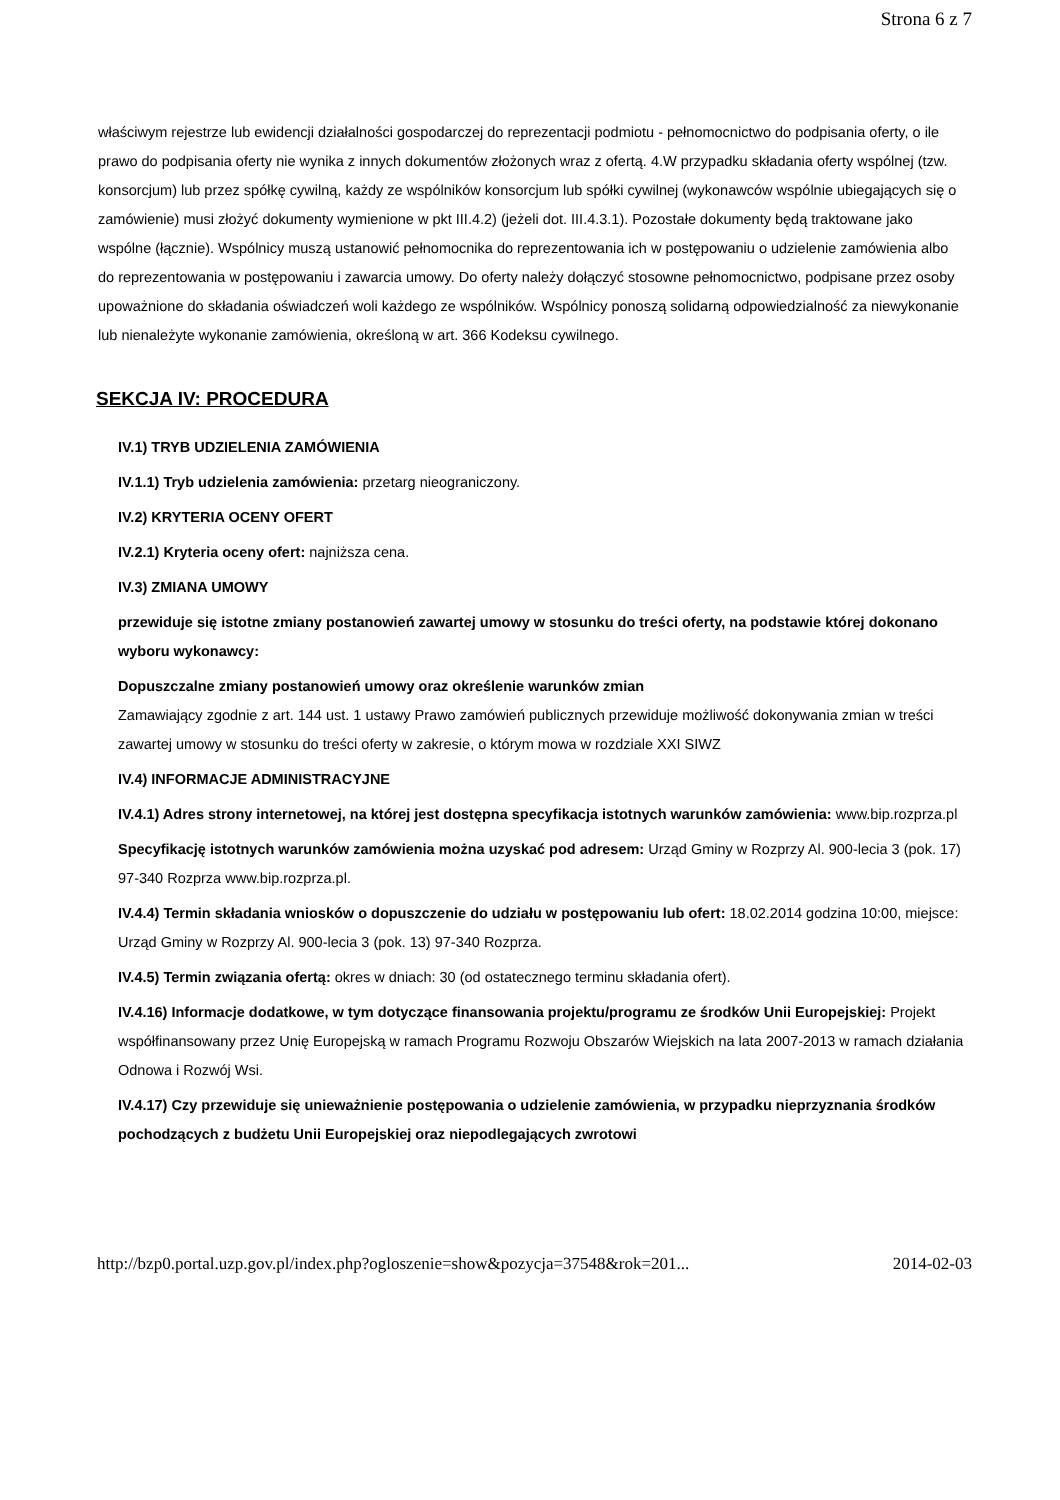Strona 6 z 7
właściwym rejestrze lub ewidencji działalności gospodarczej do reprezentacji podmiotu - pełnomocnictwo do podpisania oferty, o ile prawo do podpisania oferty nie wynika z innych dokumentów złożonych wraz z ofertą. 4.W przypadku składania oferty wspólnej (tzw. konsorcjum) lub przez spółkę cywilną, każdy ze wspólników konsorcjum lub spółki cywilnej (wykonawców wspólnie ubiegających się o zamówienie) musi złożyć dokumenty wymienione w pkt III.4.2) (jeżeli dot. III.4.3.1). Pozostałe dokumenty będą traktowane jako wspólne (łącznie). Wspólnicy muszą ustanowić pełnomocnika do reprezentowania ich w postępowaniu o udzielenie zamówienia albo do reprezentowania w postępowaniu i zawarcia umowy. Do oferty należy dołączyć stosowne pełnomocnictwo, podpisane przez osoby upoważnione do składania oświadczeń woli każdego ze wspólników. Wspólnicy ponoszą solidarną odpowiedzialność za niewykonanie lub nienależyte wykonanie zamówienia, określoną w art. 366 Kodeksu cywilnego.
SEKCJA IV: PROCEDURA
IV.1) TRYB UDZIELENIA ZAMÓWIENIA
IV.1.1) Tryb udzielenia zamówienia: przetarg nieograniczony.
IV.2) KRYTERIA OCENY OFERT
IV.2.1) Kryteria oceny ofert: najniższa cena.
IV.3) ZMIANA UMOWY
przewiduje się istotne zmiany postanowień zawartej umowy w stosunku do treści oferty, na podstawie której dokonano wyboru wykonawcy:
Dopuszczalne zmiany postanowień umowy oraz określenie warunków zmian
Zamawiający zgodnie z art. 144 ust. 1 ustawy Prawo zamówień publicznych przewiduje możliwość dokonywania zmian w treści zawartej umowy w stosunku do treści oferty w zakresie, o którym mowa w rozdziale XXI SIWZ
IV.4) INFORMACJE ADMINISTRACYJNE
IV.4.1) Adres strony internetowej, na której jest dostępna specyfikacja istotnych warunków zamówienia: www.bip.rozprza.pl
Specyfikację istotnych warunków zamówienia można uzyskać pod adresem: Urząd Gminy w Rozprzy Al. 900-lecia 3 (pok. 17) 97-340 Rozprza www.bip.rozprza.pl.
IV.4.4) Termin składania wniosków o dopuszczenie do udziału w postępowaniu lub ofert: 18.02.2014 godzina 10:00, miejsce: Urząd Gminy w Rozprzy Al. 900-lecia 3 (pok. 13) 97-340 Rozprza.
IV.4.5) Termin związania ofertą: okres w dniach: 30 (od ostatecznego terminu składania ofert).
IV.4.16) Informacje dodatkowe, w tym dotyczące finansowania projektu/programu ze środków Unii Europejskiej: Projekt współfinansowany przez Unię Europejską w ramach Programu Rozwoju Obszarów Wiejskich na lata 2007-2013 w ramach działania Odnowa i Rozwój Wsi.
IV.4.17) Czy przewiduje się unieważnienie postępowania o udzielenie zamówienia, w przypadku nieprzyznania środków pochodzących z budżetu Unii Europejskiej oraz niepodlegających zwrotowi
http://bzp0.portal.uzp.gov.pl/index.php?ogloszenie=show&pozycja=37548&rok=201... 2014-02-03